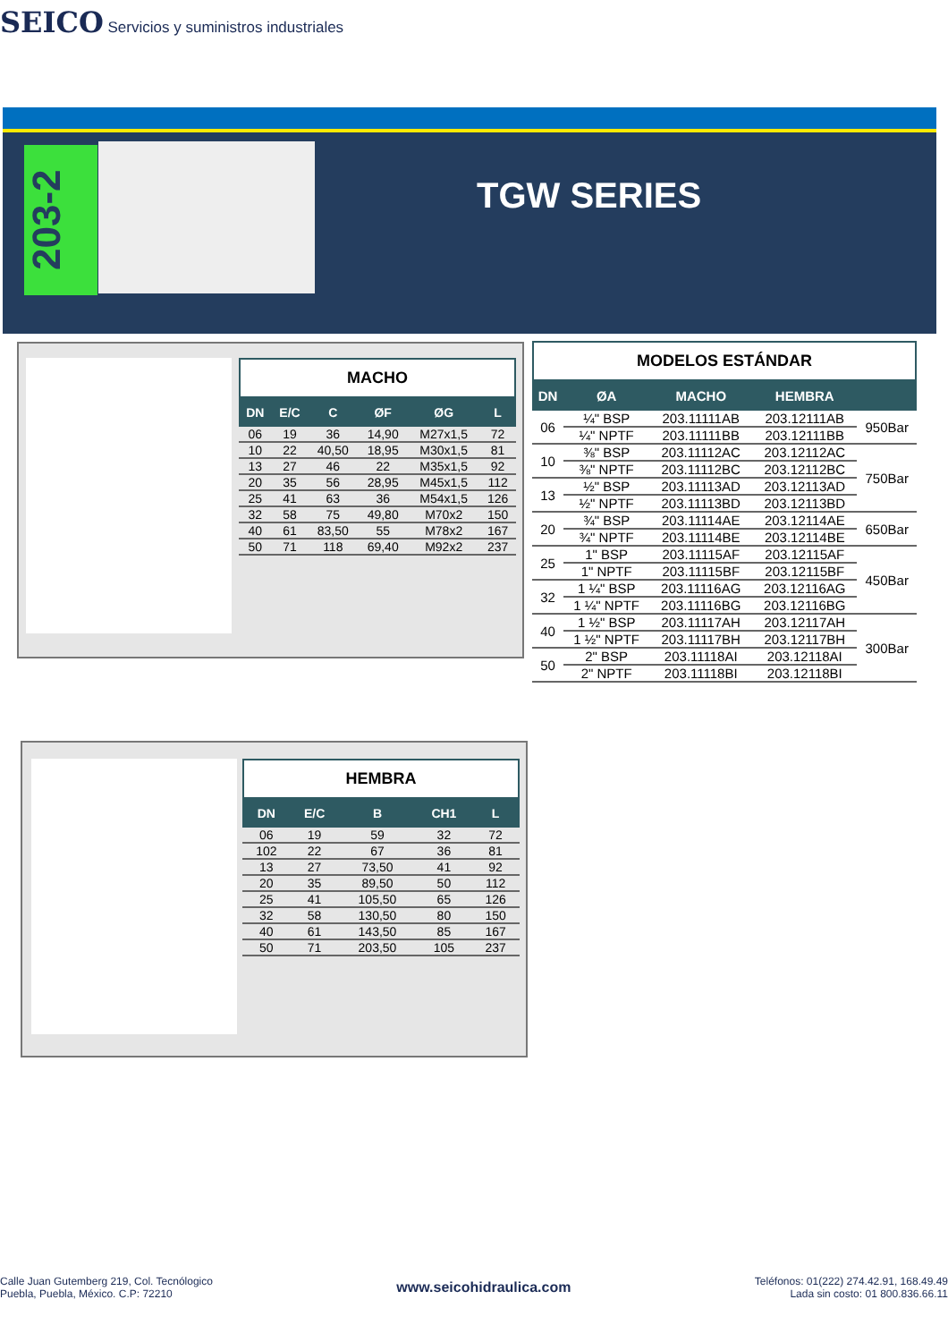SEICO Servicios y suministros industriales
203-2
TGW SERIES
MACHO
| DN | E/C | C | ØF | ØG | L |
| --- | --- | --- | --- | --- | --- |
| 06 | 19 | 36 | 14,90 | M27x1,5 | 72 |
| 10 | 22 | 40,50 | 18,95 | M30x1,5 | 81 |
| 13 | 27 | 46 | 22 | M35x1,5 | 92 |
| 20 | 35 | 56 | 28,95 | M45x1,5 | 112 |
| 25 | 41 | 63 | 36 | M54x1,5 | 126 |
| 32 | 58 | 75 | 49,80 | M70x2 | 150 |
| 40 | 61 | 83,50 | 55 | M78x2 | 167 |
| 50 | 71 | 118 | 69,40 | M92x2 | 237 |
MODELOS ESTÁNDAR
| DN | ØA | MACHO | HEMBRA | |
| --- | --- | --- | --- | --- |
| 06 | ¼" BSP | 203.11111AB | 203.12111AB | 950Bar |
| | ¼" NPTF | 203.11111BB | 203.12111BB | |
| 10 | ⅜" BSP | 203.11112AC | 203.12112AC | 750Bar |
| | ⅜" NPTF | 203.11112BC | 203.12112BC | |
| 13 | ½" BSP | 203.11113AD | 203.12113AD | |
| | ½" NPTF | 203.11113BD | 203.12113BD | |
| 20 | ¾" BSP | 203.11114AE | 203.12114AE | 650Bar |
| | ¾" NPTF | 203.11114BE | 203.12114BE | |
| 25 | 1" BSP | 203.11115AF | 203.12115AF | 450Bar |
| | 1" NPTF | 203.11115BF | 203.12115BF | |
| 32 | 1 ¼" BSP | 203.11116AG | 203.12116AG | |
| | 1 ¼" NPTF | 203.11116BG | 203.12116BG | |
| 40 | 1 ½" BSP | 203.11117AH | 203.12117AH | 300Bar |
| | 1 ½" NPTF | 203.11117BH | 203.12117BH | |
| 50 | 2" BSP | 203.11118AI | 203.12118AI | |
| | 2" NPTF | 203.11118BI | 203.12118BI | |
HEMBRA
| DN | E/C | B | CH1 | L |
| --- | --- | --- | --- | --- |
| 06 | 19 | 59 | 32 | 72 |
| 102 | 22 | 67 | 36 | 81 |
| 13 | 27 | 73,50 | 41 | 92 |
| 20 | 35 | 89,50 | 50 | 112 |
| 25 | 41 | 105,50 | 65 | 126 |
| 32 | 58 | 130,50 | 80 | 150 |
| 40 | 61 | 143,50 | 85 | 167 |
| 50 | 71 | 203,50 | 105 | 237 |
Calle Juan Gutemberg 219, Col. Tecnólogico
Puebla, Puebla, México. C.P: 72210
www.seicohidraulica.com
Teléfonos: 01(222) 274.42.91, 168.49.49
Lada sin costo: 01 800.836.66.11